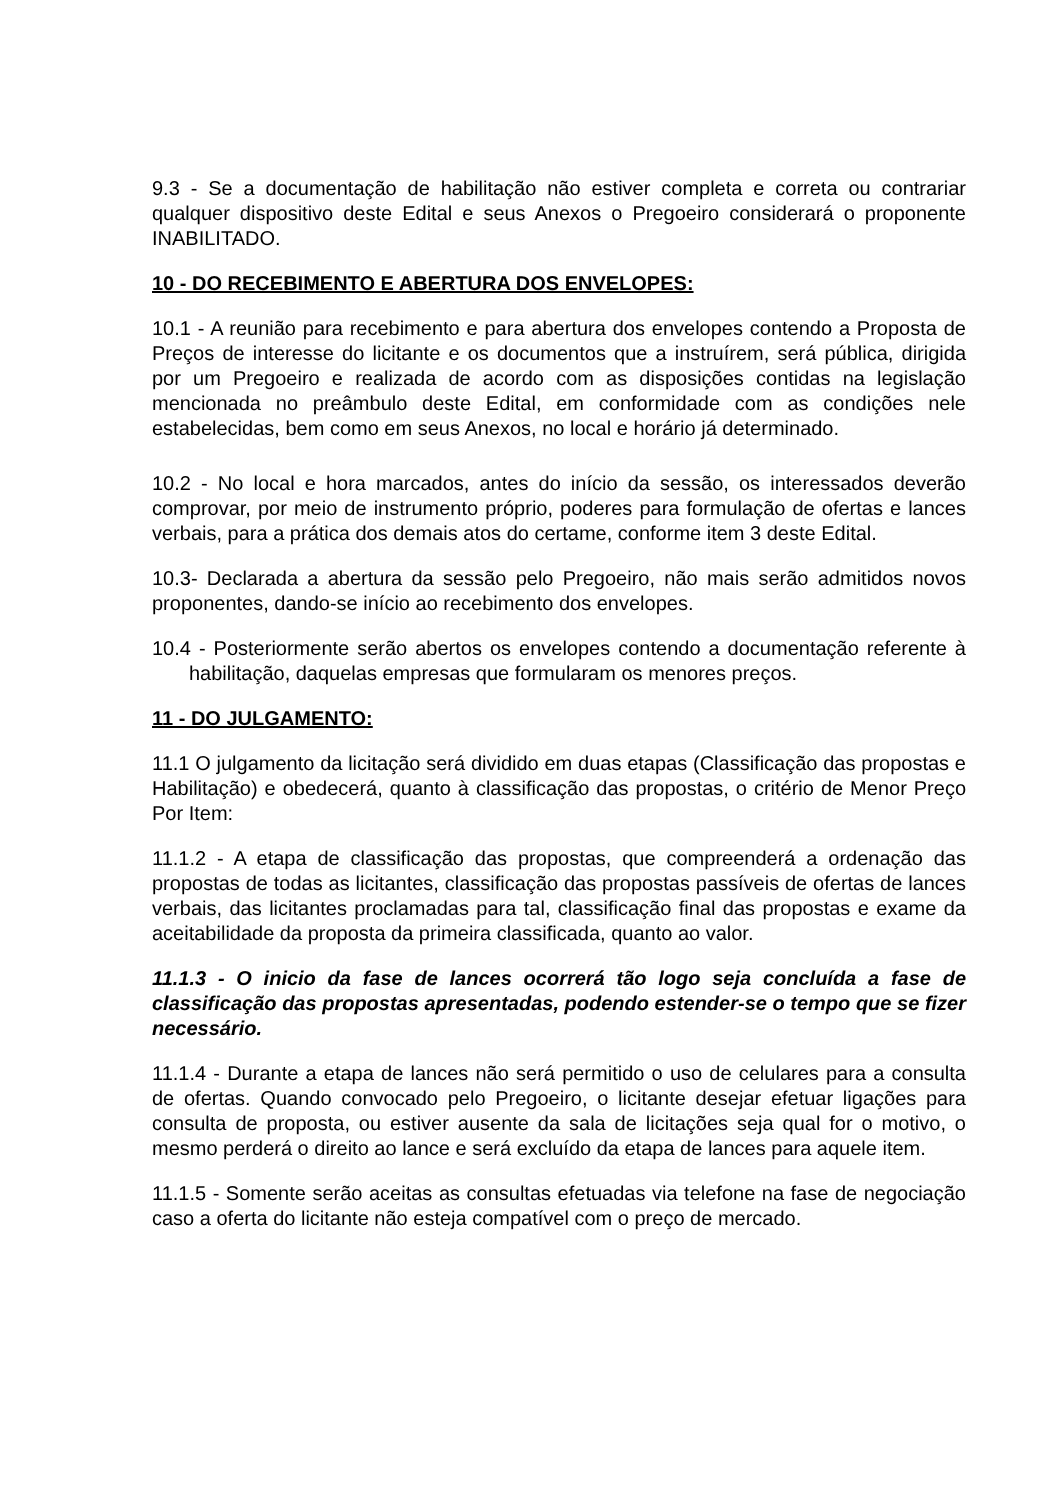9.3 - Se a documentação de habilitação não estiver completa e correta ou contrariar qualquer dispositivo deste Edital e seus Anexos o Pregoeiro considerará o proponente INABILITADO.
10 - DO RECEBIMENTO E ABERTURA DOS ENVELOPES:
10.1 - A reunião para recebimento e para abertura dos envelopes contendo a Proposta de Preços de interesse do licitante e os documentos que a instruírem, será pública, dirigida por um Pregoeiro e realizada de acordo com as disposições contidas na legislação mencionada no preâmbulo deste Edital, em conformidade com as condições nele estabelecidas, bem como em seus Anexos, no local e horário já determinado.
10.2 - No local e hora marcados, antes do início da sessão, os interessados deverão comprovar, por meio de instrumento próprio, poderes para formulação de ofertas e lances verbais, para a prática dos demais atos do certame, conforme item 3 deste Edital.
10.3- Declarada a abertura da sessão pelo Pregoeiro, não mais serão admitidos novos proponentes, dando-se início ao recebimento dos envelopes.
10.4 - Posteriormente serão abertos os envelopes contendo a documentação referente à habilitação, daquelas empresas que formularam os menores preços.
11 - DO JULGAMENTO:
11.1 O julgamento da licitação será dividido em duas etapas (Classificação das propostas e Habilitação) e obedecerá, quanto à classificação das propostas, o critério de Menor Preço Por Item:
11.1.2 - A etapa de classificação das propostas, que compreenderá a ordenação das propostas de todas as licitantes, classificação das propostas passíveis de ofertas de lances verbais, das licitantes proclamadas para tal, classificação final das propostas e exame da aceitabilidade da proposta da primeira classificada, quanto ao valor.
11.1.3 - O inicio da fase de lances ocorrerá tão logo seja concluída a fase de classificação das propostas apresentadas, podendo estender-se o tempo que se fizer necessário.
11.1.4 - Durante a etapa de lances não será permitido o uso de celulares para a consulta de ofertas. Quando convocado pelo Pregoeiro, o licitante desejar efetuar ligações para consulta de proposta, ou estiver ausente da sala de licitações seja qual for o motivo, o mesmo perderá o direito ao lance e será excluído da etapa de lances para aquele item.
11.1.5 - Somente serão aceitas as consultas efetuadas via telefone na fase de negociação caso a oferta do licitante não esteja compatível com o preço de mercado.